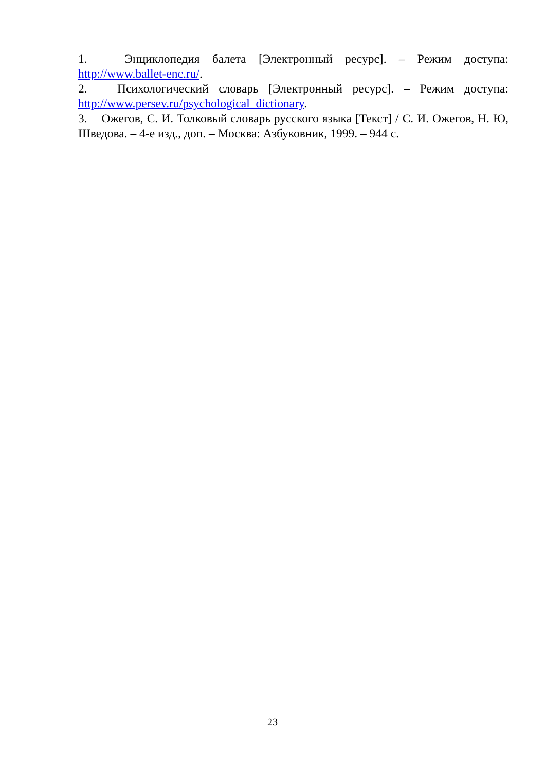1. Энциклопедия балета [Электронный ресурс]. – Режим доступа: http://www.ballet-enc.ru/.
2. Психологический словарь [Электронный ресурс]. – Режим доступа: http://www.persev.ru/psychological_dictionary.
3. Ожегов, С. И. Толковый словарь русского языка [Текст] / С. И. Ожегов, Н. Ю, Шведова. – 4-е изд., доп. – Москва: Азбуковник, 1999. – 944 с.
23